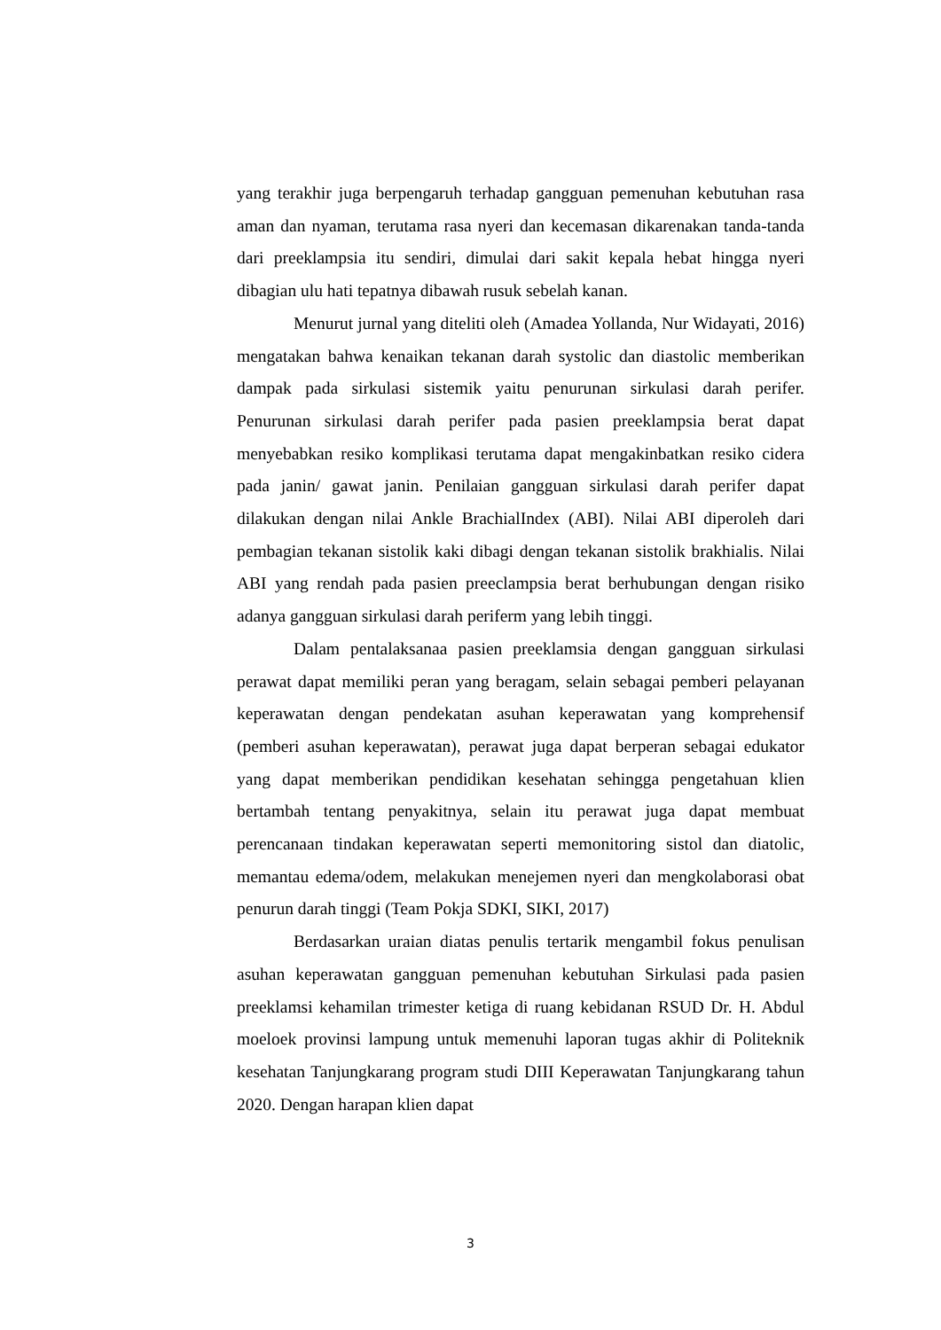yang terakhir juga berpengaruh terhadap gangguan pemenuhan kebutuhan rasa aman dan nyaman, terutama rasa nyeri dan kecemasan dikarenakan tanda-tanda dari preeklampsia itu sendiri, dimulai dari sakit kepala hebat hingga nyeri dibagian ulu hati tepatnya dibawah rusuk sebelah kanan.
Menurut jurnal yang diteliti oleh (Amadea Yollanda, Nur Widayati, 2016) mengatakan bahwa kenaikan tekanan darah systolic dan diastolic memberikan dampak pada sirkulasi sistemik yaitu penurunan sirkulasi darah perifer. Penurunan sirkulasi darah perifer pada pasien preeklampsia berat dapat menyebabkan resiko komplikasi terutama dapat mengakinbatkan resiko cidera pada janin/ gawat janin. Penilaian gangguan sirkulasi darah perifer dapat dilakukan dengan nilai Ankle BrachialIndex (ABI). Nilai ABI diperoleh dari pembagian tekanan sistolik kaki dibagi dengan tekanan sistolik brakhialis. Nilai ABI yang rendah pada pasien preeclampsia berat berhubungan dengan risiko adanya gangguan sirkulasi darah periferm yang lebih tinggi.
Dalam pentalaksanaa pasien preeklamsia dengan gangguan sirkulasi perawat dapat memiliki peran yang beragam, selain sebagai pemberi pelayanan keperawatan dengan pendekatan asuhan keperawatan yang komprehensif (pemberi asuhan keperawatan), perawat juga dapat berperan sebagai edukator yang dapat memberikan pendidikan kesehatan sehingga pengetahuan klien bertambah tentang penyakitnya, selain itu perawat juga dapat membuat perencanaan tindakan keperawatan seperti memonitoring sistol dan diatolic, memantau edema/odem, melakukan menejemen nyeri dan mengkolaborasi obat penurun darah tinggi (Team Pokja SDKI, SIKI, 2017)
Berdasarkan uraian diatas penulis tertarik mengambil fokus penulisan asuhan keperawatan gangguan pemenuhan kebutuhan Sirkulasi pada pasien preeklamsi kehamilan trimester ketiga di ruang kebidanan RSUD Dr. H. Abdul moeloek provinsi lampung untuk memenuhi laporan tugas akhir di Politeknik kesehatan Tanjungkarang program studi DIII Keperawatan Tanjungkarang tahun 2020. Dengan harapan klien dapat
3